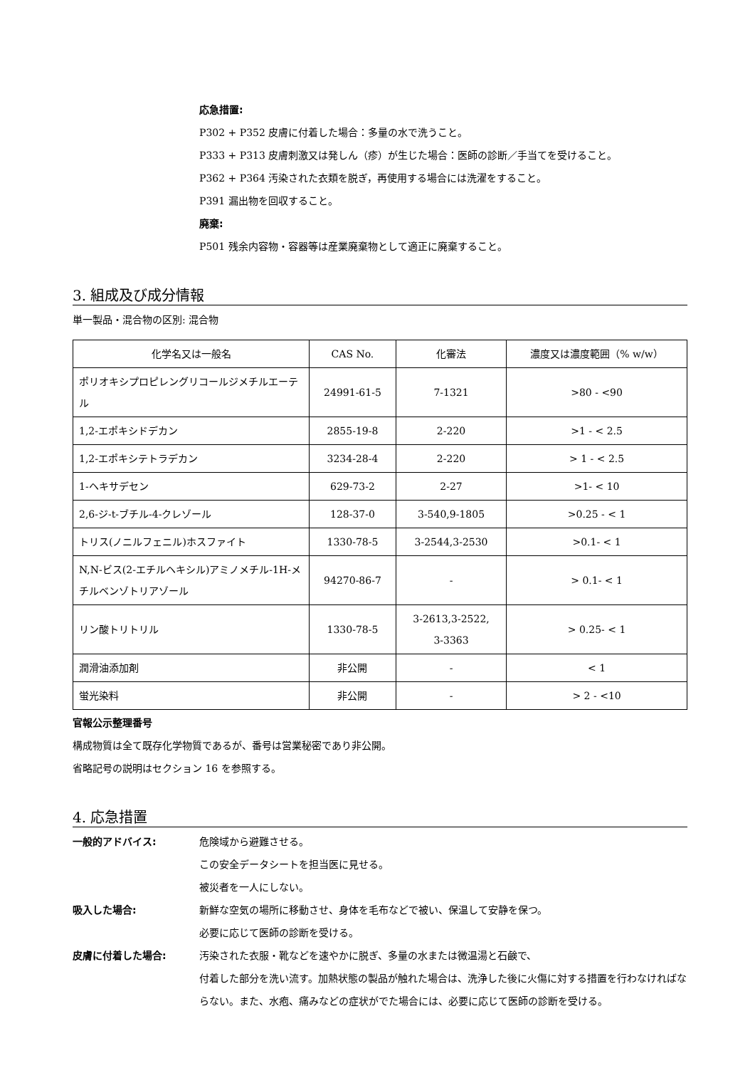応急措置:
P302 + P352 皮膚に付着した場合：多量の水で洗うこと。
P333 + P313 皮膚刺激又は発しん（疹）が生じた場合：医師の診断／手当てを受けること。
P362 + P364 汚染された衣類を脱ぎ，再使用する場合には洗濯をすること。
P391 漏出物を回収すること。
廃棄:
P501 残余内容物・容器等は産業廃棄物として適正に廃棄すること。
3. 組成及び成分情報
単一製品・混合物の区別: 混合物
| 化学名又は一般名 | CAS No. | 化審法 | 濃度又は濃度範囲（% w/w） |
| --- | --- | --- | --- |
| ポリオキシプロピレングリコールジメチルエーテル | 24991-61-5 | 7-1321 | >80 - <90 |
| 1,2-エポキシドデカン | 2855-19-8 | 2-220 | >1 - < 2.5 |
| 1,2-エポキシテトラデカン | 3234-28-4 | 2-220 | > 1 - < 2.5 |
| 1-ヘキサデセン | 629-73-2 | 2-27 | >1- < 10 |
| 2,6-ジ-t-ブチル-4-クレゾール | 128-37-0 | 3-540,9-1805 | >0.25 - < 1 |
| トリス(ノニルフェニル)ホスファイト | 1330-78-5 | 3-2544,3-2530 | >0.1- < 1 |
| N,N-ビス(2-エチルヘキシル)アミノメチル-1H-メチルベンゾトリアゾール | 94270-86-7 | - | > 0.1- < 1 |
| リン酸トリトリル | 1330-78-5 | 3-2613,3-2522, 3-3363 | > 0.25- < 1 |
| 潤滑油添加剤 | 非公開 | - | < 1 |
| 蛍光染料 | 非公開 | - | > 2 - <10 |
官報公示整理番号
構成物質は全て既存化学物質であるが、番号は営業秘密であり非公開。
省略記号の説明はセクション 16 を参照する。
4. 応急措置
一般的アドバイス: 危険域から避難させる。
この安全データシートを担当医に見せる。
被災者を一人にしない。
吸入した場合: 新鮮な空気の場所に移動させ、身体を毛布などで被い、保温して安静を保つ。
必要に応じて医師の診断を受ける。
皮膚に付着した場合: 汚染された衣服・靴などを速やかに脱ぎ、多量の水または微温湯と石鹸で、
付着した部分を洗い流す。加熱状態の製品が触れた場合は、洗浄した後に火傷に対する措置を行わなければならない。また、水疱、痛みなどの症状がでた場合には、必要に応じて医師の診断を受ける。